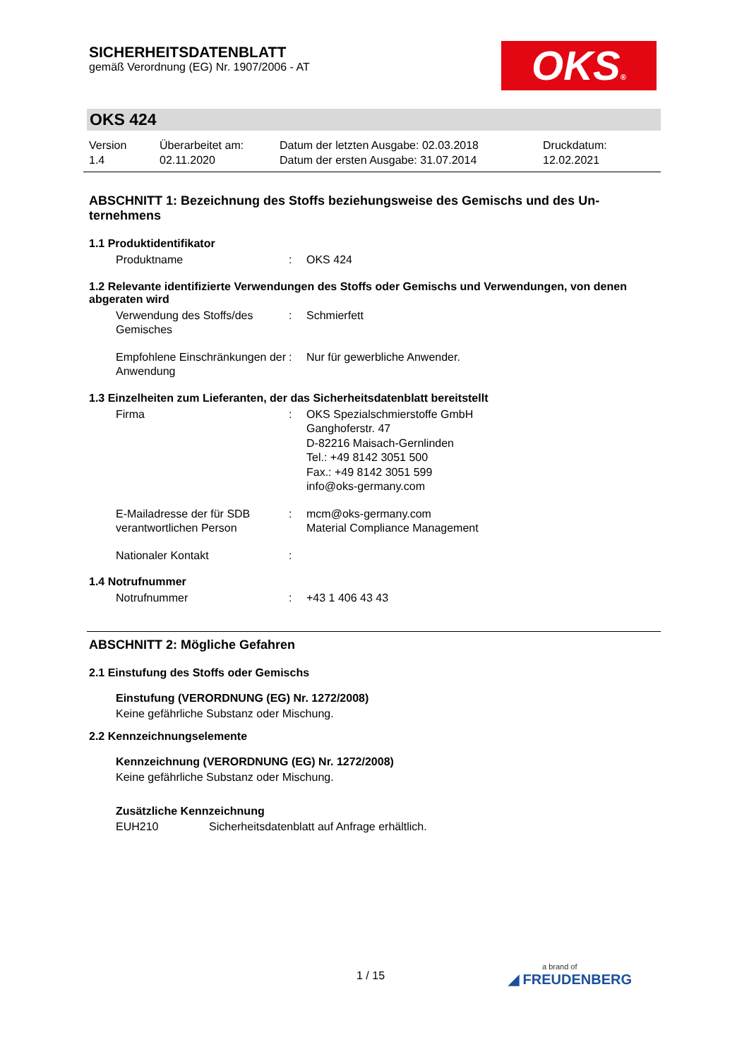SICHERHEITSDATENBLATT
gemäß Verordnung (EG) Nr. 1907/2006 - AT
OKS®
OKS 424
Version
1.4
Überarbeitet am:
02.11.2020
Datum der letzten Ausgabe: 02.03.2018
Datum der ersten Ausgabe: 31.07.2014
Druckdatum:
12.02.2021
ABSCHNITT 1: Bezeichnung des Stoffs beziehungsweise des Gemischs und des Un­ternehmens
1.1 Produktidentifikator
Produktname : OKS 424
1.2 Relevante identifizierte Verwendungen des Stoffs oder Gemischs und Verwendungen, von denen abgeraten wird
Verwendung des Stoffs/des Gemisches
: Schmierfett
Empfohlene Einschränkun­gen der Anwendung
: Nur für gewerbliche Anwender.
1.3 Einzelheiten zum Lieferanten, der das Sicherheitsdatenblatt bereitstellt
Firma : OKS Spezialschmierstoffe GmbH
Ganghoferstr. 47
D-82216 Maisach-Gernlinden
Tel.: +49 8142 3051 500
Fax.: +49 8142 3051 599
info@oks-germany.com
E-Mailadresse der für SDB verantwortlichen Person
: mcm@oks-germany.com
Material Compliance Management
Nationaler Kontakt :
1.4 Notrufnummer
Notrufnummer : +43 1 406 43 43
ABSCHNITT 2: Mögliche Gefahren
2.1 Einstufung des Stoffs oder Gemischs
Einstufung (VERORDNUNG (EG) Nr. 1272/2008)
Keine gefährliche Substanz oder Mischung.
2.2 Kennzeichnungselemente
Kennzeichnung (VERORDNUNG (EG) Nr. 1272/2008)
Keine gefährliche Substanz oder Mischung.
Zusätzliche Kennzeichnung
EUH210 Sicherheitsdatenblatt auf Anfrage erhältlich.
1 / 15
a brand of
◢ FREUDENBERG